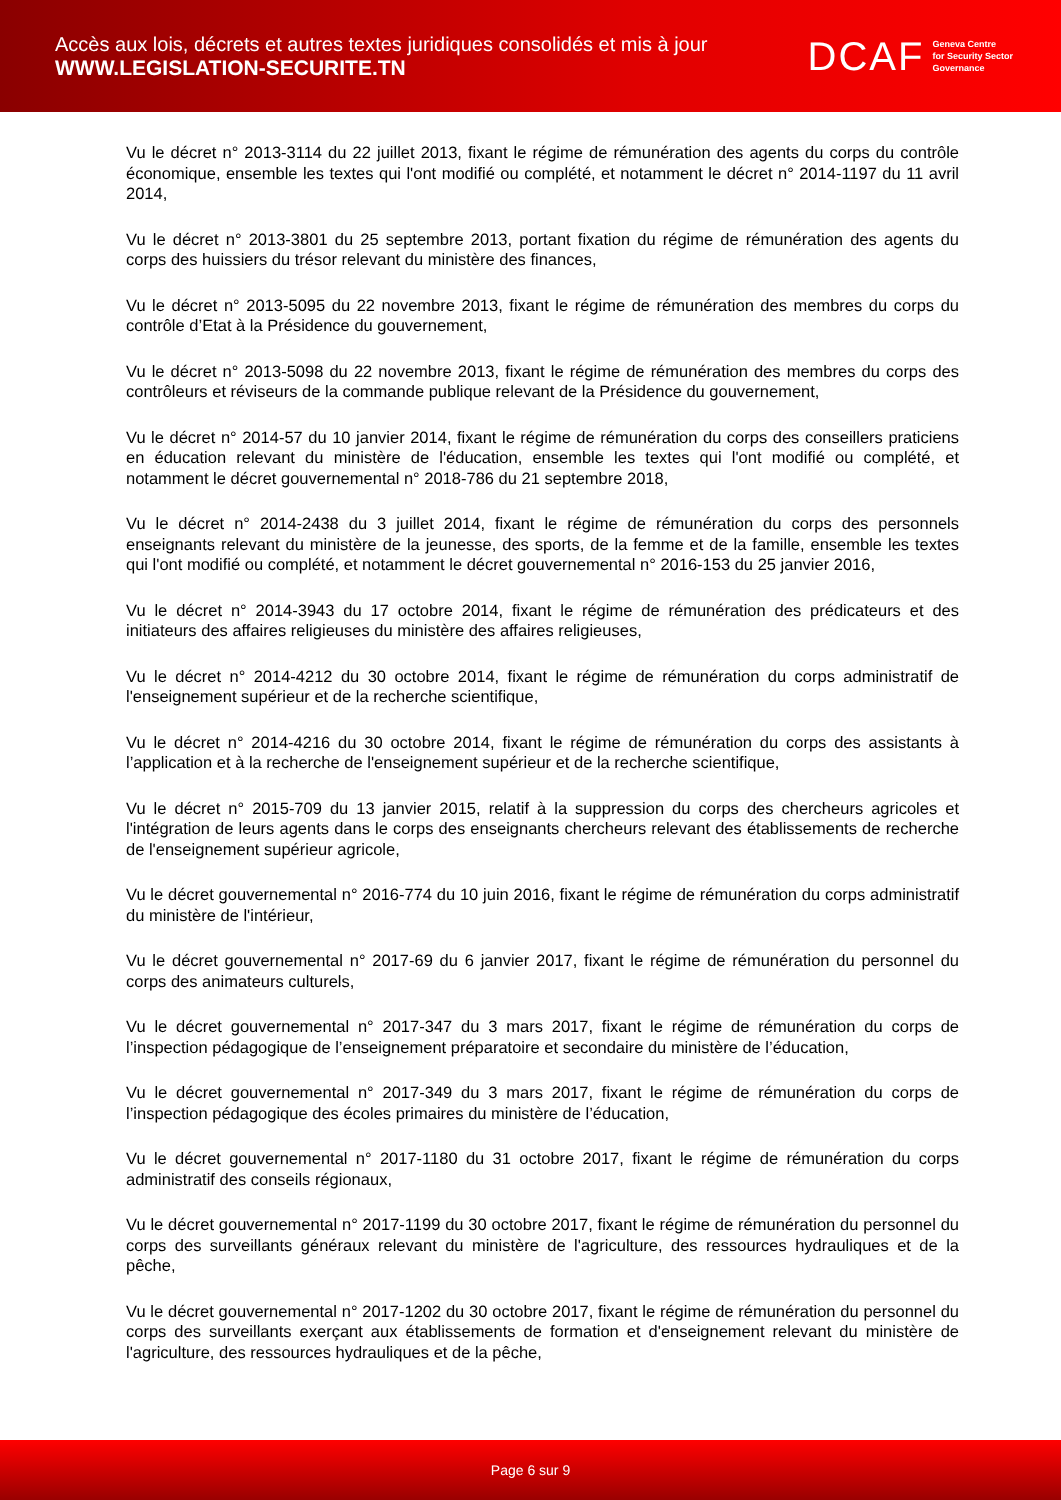Accès aux lois, décrets et autres textes juridiques consolidés et mis à jour
WWW.LEGISLATION-SECURITE.TN
DCAF Geneva Centre
for Security Sector
Governance
Vu le décret n° 2013-3114 du 22 juillet 2013, fixant le régime de rémunération des agents du corps du contrôle économique, ensemble les textes qui l'ont modifié ou complété, et notamment le décret n° 2014-1197 du 11 avril 2014,
Vu le décret n° 2013-3801 du 25 septembre 2013, portant fixation du régime de rémunération des agents du corps des huissiers du trésor relevant du ministère des finances,
Vu le décret n° 2013-5095 du 22 novembre 2013, fixant le régime de rémunération des membres du corps du contrôle d’Etat à la Présidence du gouvernement,
Vu le décret n° 2013-5098 du 22 novembre 2013, fixant le régime de rémunération des membres du corps des contrôleurs et réviseurs de la commande publique relevant de la Présidence du gouvernement,
Vu le décret n° 2014-57 du 10 janvier 2014, fixant le régime de rémunération du corps des conseillers praticiens en éducation relevant du ministère de l'éducation, ensemble les textes qui l'ont modifié ou complété, et notamment le décret gouvernemental n° 2018-786 du 21 septembre 2018,
Vu le décret n° 2014-2438 du 3 juillet 2014, fixant le régime de rémunération du corps des personnels enseignants relevant du ministère de la jeunesse, des sports, de la femme et de la famille, ensemble les textes qui l'ont modifié ou complété, et notamment le décret gouvernemental n° 2016-153 du 25 janvier 2016,
Vu le décret n° 2014-3943 du 17 octobre 2014, fixant le régime de rémunération des prédicateurs et des initiateurs des affaires religieuses du ministère des affaires religieuses,
Vu le décret n° 2014-4212 du 30 octobre 2014, fixant le régime de rémunération du corps administratif de l'enseignement supérieur et de la recherche scientifique,
Vu le décret n° 2014-4216 du 30 octobre 2014, fixant le régime de rémunération du corps des assistants à l’application et à la recherche de l'enseignement supérieur et de la recherche scientifique,
Vu le décret n° 2015-709 du 13 janvier 2015, relatif à la suppression du corps des chercheurs agricoles et l'intégration de leurs agents dans le corps des enseignants chercheurs relevant des établissements de recherche de l'enseignement supérieur agricole,
Vu le décret gouvernemental n° 2016-774 du 10 juin 2016, fixant le régime de rémunération du corps administratif du ministère de l'intérieur,
Vu le décret gouvernemental n° 2017-69 du 6 janvier 2017, fixant le régime de rémunération du personnel du corps des animateurs culturels,
Vu le décret gouvernemental n° 2017-347 du 3 mars 2017, fixant le régime de rémunération du corps de l’inspection pédagogique de l’enseignement préparatoire et secondaire du ministère de l’éducation,
Vu le décret gouvernemental n° 2017-349 du 3 mars 2017, fixant le régime de rémunération du corps de l’inspection pédagogique des écoles primaires du ministère de l’éducation,
Vu le décret gouvernemental n° 2017-1180 du 31 octobre 2017, fixant le régime de rémunération du corps administratif des conseils régionaux,
Vu le décret gouvernemental n° 2017-1199 du 30 octobre 2017, fixant le régime de rémunération du personnel du corps des surveillants généraux relevant du ministère de l'agriculture, des ressources hydrauliques et de la pêche,
Vu le décret gouvernemental n° 2017-1202 du 30 octobre 2017, fixant le régime de rémunération du personnel du corps des surveillants exerçant aux établissements de formation et d'enseignement relevant du ministère de l'agriculture, des ressources hydrauliques et de la pêche,
Page 6 sur 9